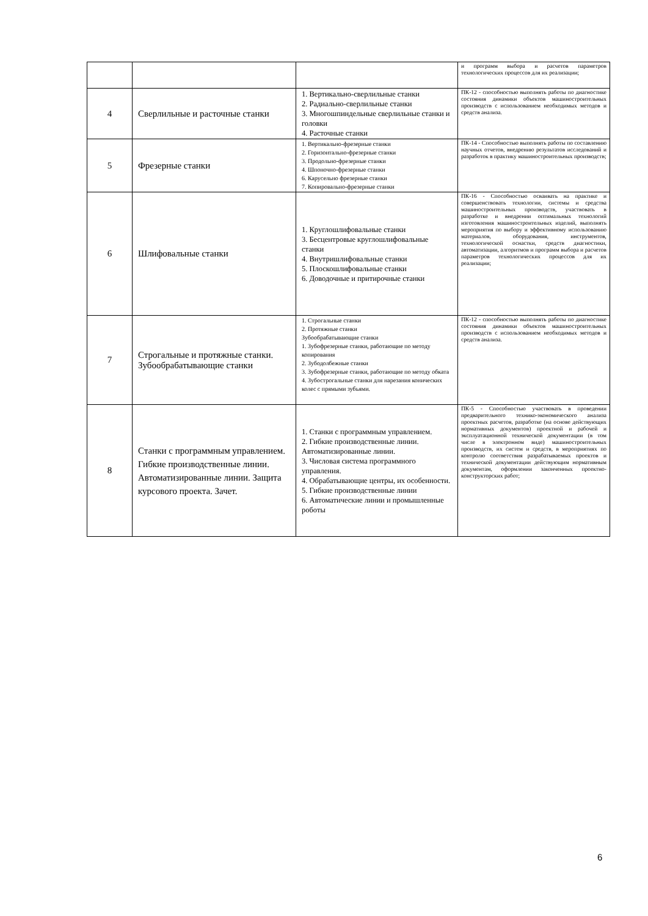| | | | и программ выбора и расчетов параметров технологических процессов для их реализации; |
| 4 | Сверлильные и расточные станки | 1. Вертикально-сверлильные станки 2. Радиально-сверлильные станки 3. Многошпиндельные сверлильные станки и головки 4. Расточные станки | ПК-12 - способностью выполнять работы по диагностике состояния динамики объектов машиностроительных производств с использованием необходимых методов и средств анализа. |
| 5 | Фрезерные станки | 1. Вертикально-фрезерные станки 2. Горизонтально-фрезерные станки 3. Продольно-фрезерные станки 4. Шпоночно-фрезерные станки 6. Карусельно фрезерные станки 7. Копировально-фрезерные станки | ПК-14 - Способностью выполнять работы по составлению научных отчетов, внедрению результатов исследований и разработок в практику машиностроительных производств; |
| 6 | Шлифовальные станки | 1. Круглошлифовальные станки 3. Бесцентровые круглошлифовальные станки 4. Внутришлифовальные станки 5. Плоскошлифовальные станки 6. Доводочные и притирочные станки | ПК-16 - Способностью осваивать на практике и совершенствовать технологии, системы и средства машиностроительных производств, участвовать в разработке и внедрении оптимальных технологий изготовления машиностроительных изделий, выполнять мероприятия по выбору и эффективному использованию материалов, оборудования, инструментов, технологической оснастки, средств диагностики, автоматизации, алгоритмов и программ выбора и расчетов параметров технологических процессов для их реализации; |
| 7 | Строгальные и протяжные станки. Зубообрабатывающие станки | 1. Строгальные станки 2. Протяжные станки Зубообрабатывающие станки 1. Зубофрезерные станки, работающие по методу копирования 2. Зубодолбежные станки 3. Зубофрезерные станки, работающие по методу обката 4. Зубострогальные станки для нарезания конических колес с прямыми зубьями. | ПК-12 - способностью выполнять работы по диагностике состояния динамики объектов машиностроительных производств с использованием необходимых методов и средств анализа. |
| 8 | Станки с программным управлением. Гибкие производственные линии. Автоматизированные линии. Защита курсового проекта. Зачет. | 1. Станки с программным управлением. 2. Гибкие производственные линии. Автоматизированные линии. 3. Числовая система программного управления. 4. Обрабатывающие центры, их особенности. 5. Гибкие производственные линии 6. Автоматические линии и промышленные роботы | ПК-5 - Способностью участвовать в проведении предварительного технико-экономического анализа проектных расчетов, разработке (на основе действующих нормативных документов) проектной и рабочей и эксплуатационной технической документации (в том числе в электронном виде) машиностроительных производств, их систем и средств, в мероприятиях по контролю соответствия разрабатываемых проектов и технической документации действующим нормативным документам, оформлении законченных проектно-конструкторских работ; |
6